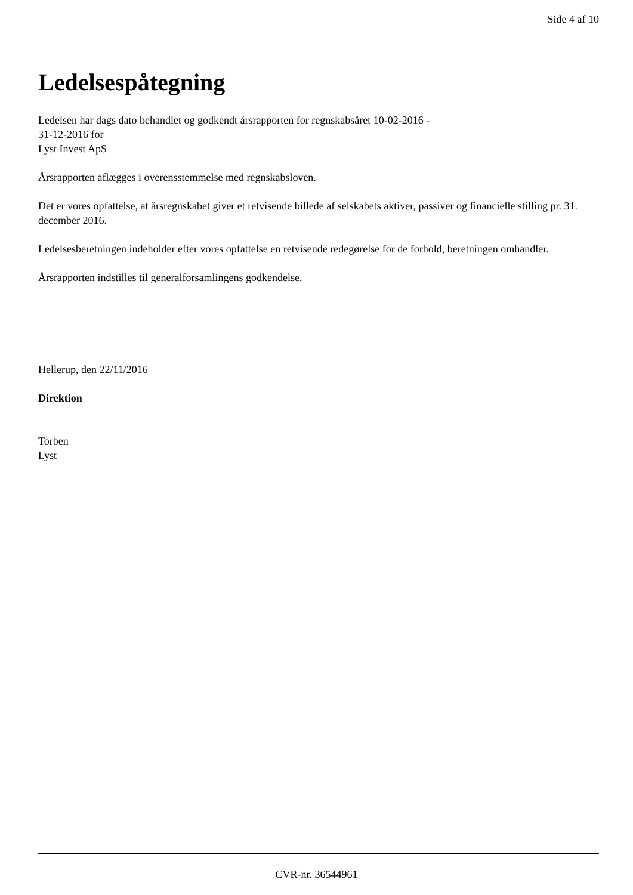Side 4 af 10
Ledelsespåtegning
Ledelsen har dags dato behandlet og godkendt årsrapporten for regnskabsåret 10-02-2016 -
31-12-2016 for
Lyst Invest ApS
Årsrapporten aflægges i overensstemmelse med regnskabsloven.
Det er vores opfattelse, at årsregnskabet giver et retvisende billede af selskabets aktiver, passiver og financielle stilling pr. 31. december 2016.
Ledelsesberetningen indeholder efter vores opfattelse en retvisende redegørelse for de forhold, beretningen omhandler.
Årsrapporten indstilles til generalforsamlingens godkendelse.
Hellerup, den 22/11/2016
Direktion
Torben
Lyst
CVR-nr. 36544961